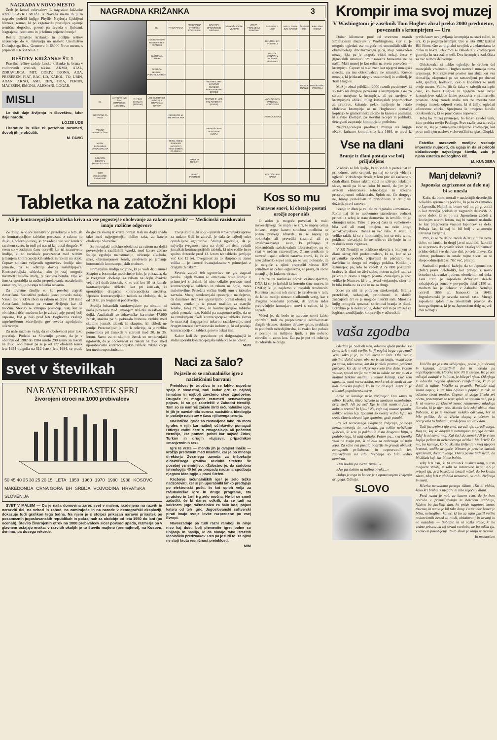NAGRADA V NOVO MESTO
Žreb je izmed reševalcev 1. nagradne križanke izbral SLAVKO MOŽE iz Novega mesta in ji za nagrado podelil knjigo Phyllis Naylorja Ljubljeni blaznež, roman, ki po zagotavilu pisateljice opisuje resnične dogodke, govori pa seveda o ljubezni. Nagrajenki čestitamo in ji želimo prijetno branje!
Rešite današnjo križanko in pošljite rešitev najkasneje do 6. februarja na naslov: Uredništvo Dolenjskega lista, Germova 3, 68000 Novo mesto, s pripisom KRIŽANKA 2.
REŠITEV KRIŽANKE ŠT. 1
Pravilna rešitev zadnje lanske križanke je, brana v vodoravnih vrsticah, takšna: AKMA, ATAL, ZDRAVLJICA, MIT, ODRIV, IKONA, ADA, PREŠEREN, FIAT, RAC, LD, KAROL, TO, URIN, ARAN, ARNO, AMI, REN, ODA, PERON, MACESEN, EMONA, ALEMANI, LOGAR.
MISLI
Le tisti daje življenju in človeštvu, kdor daje narodu.
LOJZE UDE
Literature in slike ni potrebno razumeti, dovolj jih je občutiti.
M. PAVIĆ
NAGRADNA KRIŽANKA 3
| | | | DL | PTICA PEVKA | PREBIVALKA ETIOPSKE POKRAJINE | DAJATEV UPRAVNEMU ORGANU | STAROŽIDOVSKI VLADAR | VRSTA PISALNEGA PRIBORA | SESTAVIL J. UDIR | NEKD. ZNANI JUG. ŠAHIST | ŽENSKO IME | BIBLIJSKA OSEBA |
| | | | ZGODOVINSKO MESTO V SEV. FRANCIJI | | | | | | ŽE UMRLI KIT. VODITELJ | | | |
| | | | ZAČRTANA SMER | | | | | | PRITOK DONAVE V AVSTRIJI PERUNIKA | | | |
| | | | TEKMICA BRAZIL. PISATELJ JORGE | | | | | | | | | |
| | | | | | | INDONEZ. IME ZA NOVO GVINEJO SKANDINAVSKI DROBIŽ | | | | | ZADNJE ŽGANJE | PALESTINSKI VODITELJ |
| DL | ANTIČNO IME SEV. NOMADSKIH LJUDSTEV | IT. FILM. IGRALKA (SOPHIA) | AM. HUMORIST PISATELJ SOZVOČJA TONOV | | | SIVANJE IF. LOZ. FIN. ARHITEKT (ALVAR) | | | AVT. OZNAKA PANČEVA HOBOTNICA | | | |
| SUROVINA ZA PIVO | | | | REDKEJŠE M. IME VRSTA PSA | | | | | DVOJICA CIGAN | | | |
| VODNA PERNATA ŽIVAL | | | | | | PRAVOSLAVNI DUHOVNIK LUČAJ | | | | | | |
| MEDN. BEGUNSKA ORGANIZACIJA | | | | NEKD. ŠVED. PREMIER (ATENTAT) KEM. SIMBOL ZA NIKELJ | | | | | | | | |
| INDUSTR. MESTO V SREDNJI ITALIJI | | | | | NAUK O TOPLOTI | | | | | | | |
| SUM ZBLIŽUJOČE ZNAMENJE | | | | | PEVEC PESTNER | | | | POLOŽAJ PRI ŠAHU | | | |
Tabletka na zatožni klopi
Ali je kontracepcijska tabletka kriva za vse pogostejše obolevanje za rakom na prsih? — Medicinski raziskovalci imajo različne odgovore
Že dolgo se vleče znanstveno prerekanje o tem, ali so kontracepcijske tabletke povezane z rakom na dojki, z boleznijo torej, ki prizadene vse več žensk v razvitem svetu, in tudi pri nas ni kaj dosti drugače. V svetu so v zadnjem času opravili kar tri znanstvene študije, ki so raziskale povezanost med rednim jemanjem kontracepcijskih tabletk in rakom na dojki. Čeprav splošno veljavnih ugotovitev študije niso prinesle, pa so odkritja dovolj zaskrbljujoča. Kontracepcijska tabletka, tako je vsaj mogoče razumeti izsledke študij, je časovna bomba. Dlje ko ženska uporablja ta način preprečevanja nezaželenih zanositev, bolj ji postaja tabletka nevarna.
Za tovrstne študije so še posebej zagreti Američani. Statistični podatki jasno povedo zakaj. Vsako leto v ZDA zboli za rakom na dojki 130 tisoč Američank, bolezen pa vzame življenje kar 42 tisočim. Število se vztrajno povečuje, vsaj kar se obolelosti tiče, medtem ko je zdravljenje precej bolj uspešno, kot je bilo pred leti. Poglavitna zasluga uspešnejšemu zdravljenju gre seveda zgodnjemu odkrivanju.
Za naše razmere velja, da se obolevnost prav tako povečuje. Podatki za Slovenijo govore, da je v obdobju od 1982 do 1984 umrlo 290 žensk za rakom na dojki, obolevnost pa se je od 177 obolelih žensk leta 1954 dvignila na 512 žensk leta 1984, se pravi, da gre za skoraj trikratni porast. Rak na dojki spada tako med najpogostejšo obliko raka, za katero obolevajo Slovenke.
Strokovnjaki tolikšno obolelost za rakom na dojki povezujejo z različnimi vzroki, med katere zbirno štejejo zgodnjo menstruacijo, uživanje alkohola, stres, obremenjenost žensk, predvsem pa jemanje hormonskih kontracepcijskih sredstev.
Primarjalna študija skupine, ki jo vodi dr. Samuel Shapiro z bostonske medicinske šole, je pokazala, da je tveganost obolenja za rakom na dojki dvakrat večja pri tistih ženskah, ki so več kot 10 let jemale kontracepcijske tabletke, kot pri ženskah, ki uporabljajo drugačna kontracepcijska sredstva. Uporaba kontracepcijskih tabletk za obdobja, daljša od 10 let, pa tveganost početverijo.
Študija britanskih strokovnjakov pa obratno ni našla povezave med jemanjem tabletke in rakom na dojki. Analizirali so zdravniške kartoteke 47.000 žensk, analiza pa ni pokazala bistvene razlike med skupino jemalk tabletk in skupino, ki tabletk ne jemlje. Presenetljivo je bilo le odkritje, da je razlika pomembna pri ženskah v starosti med 30. in 35. letom. Samo za to skupino žensk so strokovnjaki ugotovili, da je obolevnost za rakom na dojki med uporabnicami kontracepcijskih tabletk trikrat večja kot med neuporabnicami.
Tretja študija, ki so jo opravili strokovnjaki uprave za nadzor živil in zdravil, je dala še najbolj ozko opredeljene ugotovitve. Študija ugotavlja, da je največja tveganost raka na dojki pri tistih rednih jemalkah kontracepcijskih tabletk, ki niso rodile in so spolno dozorele pred 13. letom ter tabletke jemljejo več kot 12 let. Tveganost za to skupino je zares velika — je namreč dvanajstkratna v primerjavi z drugimi ženskami.
Seveda zaradi teh ugotovitev ne gre zagnati panike. Kljub vsemu so omenjene nove študije v primerjavi s tistimi, ki niso odkrile povezav med kontracepcijsko tabletko in rakom na dojki, zares maloštevilne. Pretežna večina študij sum v tabletko zavrača. Mnogi strokovnjaki opozarjajo na dejstvo, da dandanes sicer res ugotavljamo porast obolenj za rakom, vendar je ta porast značilen za starejše ženske, torej za tiste, ki kontracepcijske tabletke sploh poznale niso. Kritiki pa nasprotno trdijo, da se za izmikanjem okoli kontracepcijske tabletke skriva še marsikaj drugega kot težavno raziskovanje, med drugim interesi farmacevtske industrije, ki od prodaje kontracepcijskih tabletk gotovo nekaj ima.
Kakor koli že, previdnost pri dolgotrajnejši in stalni uporabi kontracepcijske tabletke le ni odveč.
MiM
svet v številkah
NARAVNI PRIRASTEK SFRJ
živorojeni otroci na 1000 prebivalcev
50 45 40 35 30 25 20 15 LETA 1950 1960 1970 1980 1988 KOSOVO MAKEDONIJA CRNA GORA BH SRBIJA VOJVODINA HRVATSKA SLOVENIJA
SVET V MALEM — Da je naša domovina zares svet v malem, razdeljena na razviti in nerazviti del, na vzhod in zahod, na zamirajoče in na narode v demografski eksploziji, dokazuje tudi grafikon tega tedna. Na njem je s stolpci prikazan naravni prirastek po posameznih jugoslovanskih republikah in pokrajinah za obdobje od leta 1950 do lani (po ocenah). Število živorojenih otrok na 1000 prebivalcev sicer povsod upada, razmerja pa v glavnem ostajajo enaka: v razvitih okoljih je to število majhno (premajhno!), na Kosovu, denimo, pa dosega rekorde.
Naci za šalo?
Pojavile so se računalniške igre z nacističnimi barvami
Preteklost je trdoživa in se lahko uspešno spaja z novostmi, tudi kadar gre za najbolj temačno in najbolj zavrženo stvar zgodovine. Drugače ni mogoče razumeti nenavadnega pojava, ki so ga zabeležili v Zahodni Nemčiji. Tam so se namreč začele širiti računalniške igre, ki jih je navdahnila surova nacistična ideologija in početje nacistov v času njihovega terorja.
Nacistične igrice so zastavljene tako, da mora igralec v njih kar najbolj učinkovito pomagati Hitlerju voditi čete v zmagoslavja ali početisti Nemčijo, kar pomeni pobiti kar največ Židov, Turkov in drugih »tujcev«, pripadnikov »manjvrednih ras«.
Igre te vrste — menda jih je dvajset inačic — krožijo predvsem med mladimi, kar je po mnenju direktorja Zveznega zavoda za inšpekcijo didaktičnega gradiva Rudolfa Stefena še posebej vznemirljivo. »Žalostno je, da sodobna tehnologija 40 let po propadu nacizma spodbuja njegovo ideologijo,« pravi Stefen.
Kroženje računalniških iger je zelo težko nadzorovati, ker si jih uporabniki lahko predajajo po elektronski pošti. In kot sploh velja za računalniške igre in druge programe, sta piratstvo in črni trg zelo močna. Ne bi se smeli začuditi, če bi danes odkrili, da se tudi na kakšnem jugo računalniku za šalo kdaj pojavi katera od teh igric. Jugoslovanski softverski pirati imajo svoje lovke razpredene po vsej Evropi.
Navsezadnje pa tudi razni ramboji in ninje niso kaj dosti bolj plemenite igre: polne so ubijanja in nasilja, le da nimajo tako izrazitih ideoloških predznakov. Res pa je tudi to: za njimi ne stoji kruta resničnost preteklosti.
MiM
Kos so mu
Naravne snovi, ki obetajo postati orožje zoper aids
O aidsu je mogoče povedati le malo razveseljivega. Še naprej se širi, še naprej ostaja bolezen, zoper katero sodobna medicina ne pozna pravega zdravila, in še naprej ga obkrožajo ali preveliki strahovi ali pa omalovaževanja. Vesti, ki prihajajo iz biokemičnih raziskovalnih laboratorijev, pa so vsaj v nečem razveseljive. Znanstvenikom je namreč uspelo odkriti naravne snovi, ki, če že niso zdravilo zoper aids, pa so vsaj pokazale, da je mogoče z njimi preprečiti virusu HIV pritrditev na celico organizma, se pravi, da snovi zmanjšujejo kužnost virusa.
Gre za tri rastlinske snovi: castanospermin, DNJ, ki so jo izvlekli iz korenin črne murve, in DMDP, ki jo najdemo v tropskih stročnicah. Koristna lastnost teh snovi je predvsem v tem, da lahko motijo sintezo sladkornih verig, kar z drugimi besedami pomeni, da virusu aidsa preprečujejo izmenjavo snovi s celico, ki jo napade.
Videti je, da bodo te naravne snovi lahko uporabili tudi za preprečevanje učinkovitosti drugih virusov, denimo virusov gripe, prehlada in podobnih nebodijihtreba, ki vsako leto polože v postelje na milijone ljudi, a jim nobeno zdravilo ni zares kos. Žal pa je pot od odkritja do zdravila še dolga.
Krompir ima svoj muzej
V Washingtonu je zasebnik Tom Hughes zbral preko 2000 predmetov, povezanih s krompirjem — Ura
Dober kilometer proč od svetovno znanih Smithsonian muzejev v Washingtonu, kjer si je mogoče ogledati vse mogoče, od umetniških slik do okamenelega dinozavrovega jajca, stoji nenavaden muzej, kjer pa je mogoče videti nekaj, česar v gigantskih ustanovi Smithsonians Museums ne bi našli. Mali muzej je kot edini na svetu posvečen — krompirju. Čeprav ni tako znan kot njegovi muzejski sosedje, pa mu obiskovalcev ne zmanjka. Kustos muzeja, ki je hkrati njegov ustanovitelj in voditelj, je Tom Hughes.
Mož je zbral približno 2000 raznih predmetov, ki so tako ali drugače povezani s krompirjem. Gre za stvari, narejene iz krompirja, ali pa narejene v krompirjevi obliki. Poleg kuhinjskih pripomočkov za pripravo, kuhanje, peko, lupljenje in ostalo obdelavo krompirja so na Hughesovi domačiji kopičijo še gramofonske plošče in kasete s pesmimi, ki slavijo krompir, pa številni recepti in jedilniki, detergenti za pranje krompirja in podobno.
Najdragocenejša predmeta muzeja sta knjiga »Kako kuhamo krompir« iz leta 1664, se pravi iz prvih časov uveljavljanja krompirja na stari celini, in ura, ki jo poganja krompir. Uro je leta 1982 izdelal Bill Borst. Gre za digitalni strojček z elektrodama iz cinka in bakra. Elektrodi se zabodeta v krompirjeva gomolja in ura začne teči. Dva krompirja zadoščata za več tednov delovanja.
Obiskovalci si lahko ogledajo le droben del muzejskih vrednosti. Hughes namreč muzeja nima urejenega. Kot razstavni prostor mu služi kar vsa domačija, eksponati pa so razstavljeni po dnevni sobi, spalnici, hodnikih, celo v kopalnici so našli svoje mesto. Veliko jih še čaka v zabojih na lepše čase, ko bosta Hughes in njegova žena svoje krompirjeve zaklade lahko postavila v primernejše prostore. Zdaj zaradi stiske niti ne moreta vrat svojega muzeja odpreti vsem, ki si želijo ogledati edinstvene zbirke. Sprejmeta le omejeno število obiskovalcev, ki se pravočasno napovedo.
Kdaj bo muzej preurejen, bo lahko zvedel vsak, kdor prebira revijo Peelings. Prav razširjena ta revija sicer ni, saj je namenjena izključno krompirju, kar pove tudi njen naslov: v slovenščini se glasi Olupki.
Vse na dlani
Branje iz dlani postaja vse bolj priljubljeno
V antiki so bili ljudje, ki so videli v preteklost in prihodnost, zelo cenjeni, pa naj so svoja videnja ugledali v drobovju živali, v letu ptic ali zarisane v črtah dlani. Danes takšni vidci ne uživajo nekdanje slave, motil pa bi se, kdor bi menil, da jim je s svetom elektronske tehnologije in splošne prosvetljenosti odklenkalo. Sploh ne. Če drugega ne, branje preteklosti in prihodnosti iz črt dlani doživlja pravi razcvet.
Branje iz dlani je veljalo za cigansko »umetnost«. Romi naj bi to nedvomno starodavno vednost prinesli s seboj iz stare domovine in izročilo dolgo ohranjali ustno. Tako je precej časa ta »umetnost« bila več ali manj omejena na ozke kroge »strokovnjakov«. Danes ni več tako. V svetu je veliko takih, ki se s hiromantijo, kot se reče temu, poklicno ukvarjajo. In ne njihovo življenje in ne zaslužek nista ciganska.
V ZR Nemčiji se poklicno ukvarja z branjem iz dlani okrog 800 profesionalcev, ki so, kot se za privatnike spodobi, prijavljeni in plačujejo vse davščine in drugo od svojega poklica. Koliko je šušmarjev, pa, kdo bi vedel! A če 800 poklicnih bralcev iz dlani ne živi slabo, potem najbrž tudi za prikrite ni ravno s trnjem posuto. Zanesljivo je eno: veliko je Nemcev, ki v te stvari verjamejo, sicer ne bi bilo kruha ne za ene in ne za druge.
Sicer pa niti ni potreben strokovnjak. Branja preteklosti, sedanjosti, prihodnosti in skritih značajskih črt se je mogoče naučiti sam. Množina knjig omogoča spoznati skrivnosti branja iz dlani. Potrebno je le nekaj volje, dober vid in pa smisel za logično razmišljanje, kot pravijo v učbenikih.
Estetika masovnih medijev vsebuje imperativ nujnosti, da ugaja in da si pridobi občudovanje največjega števila, zato je njena estetika neizogibno kič.
M. KUNDERA
Manj delavni?
Japonska zagrizenost za delo naj bi se unesla
Kaže, da bomo morali v naslednjih desetletjih nekoliko spremeniti podobo, ki jo ta čas imamo o Japoncih. Najbrž ne bomo več mogli govoriti o kot mravlja pridnih in zagnanih delavcih. Z novo dobo, ki so jo na Japonskem začeli z letošnjim novim letom, naj bi namreč usahnila že kar pregovorna vnetost Japoncev za delo. Prihaja čas, ki naj bi bil bolj v znamenju uživanja življenja.
Prvi, ki so že delno začeli delati v duhu nove dobe, so bančni in drugi javni uradniki. Izborili so si pravico do prostih sobot. Doslej so namreč pridno delali vse delovne dni, po cele dneve. Za odmor, prehrano in ostale nujne stvari so si skopo odmerjali čas. Nič več, pravijo.
Statistični podatki kažejo, da so Japonci res (bili?) pravi deloholiki, kot pravijo z novo besedno skovanko ljudem, obsedenim od dela. Leta 1986 je zaposleni državljan dežele vzhajajočega sonca v povprečju delal 2150 ur, medtem ko je delavec v Zahodni Nemčiji opravil 1655 ur, francoski pa 1643. Jugoslovanski je seveda razred zase. Mnogi zaposleni sploh niso izkoriščali pravice do letnega dopusta, ki je na Japonskem dolg največ dva tedna(!).
vaša zgodba
Gledam jo. Sedi ob mizi, odsotno gleda predse. Le čemu drži v roki revijo, ko ji pogled bega v prazno? Vem, kako ji je, in tudi meni ni laže. Obe sva z mislimi daleč stran, obe na istem kraju, vsaka zase pa sama, tako sama, kot da je okoli prazna, peščena puščava, kot da ni nikjer na svetu žive duše. Potem vstane, spusti revijo na mizo in odide ter me pusti z mojimi težkimi mislimi v temni kuhinji. Luč sem ugasnila, moti me svetloba, moti zvok in motil bi me tudi človeški pogled, ko bi me dosegel. Kajti to je trenutek popolne osamitve.
Kako se končuje neko življenje? Eno samo in edino. Kratko, hitro izživeto in končano nesmiselno, brez sledi. Ali pa ne? Kje je tisti nemirni fant z dobrim srcem? In kje...? Ne, raje naj ostane spomin, kolikor toliko lep. Spomini so skoraj vedno lepi; na srečo človek ohrani lepe spomine, grde pozabi.
Pet let neznosnega skupnega življenja, polnega nerazumevanja in neskladja, pa toliko neizživete ljubezni, ki sem jo poklonila čisto drugemu bitju, s podobo tega, ki zdaj odhaja. Potem pa... sva krenila vsak na svojo pot, ki ni bila za nobenega od naju lepa. Za sabo sva pustila podrtije in grenak občutek zamujenih priložnosti in nepovratnih let, zapravljenih na silo. Srečanja so bila vedno nemirna.
»Jaz hodim po svetu, živim...«
»Jaz pa skrbim za najina otroka...«
Dolgo je tega in konec je z opazovanjem življenja drugega. Odhaja.
SLOVO
Uničilo ga je tisto »življenje«, polno pijančevanj in kajenja, brezciljnih dni in nereda pa neprilagojenosti. Hčerka trpi. Ni ji vseeno. Ko je oče odhajal zadnjič v bolnico, je bila pri njem. Od njega je odnesla majhno glasbeno razglednico, ki jo je dobil iz tujine. Voščilo za praznik. Posluša zdaj znani napev, ki se tiho oglaša s papirja v roki in odsotno strmi predse. Čeprav ni dolgo živela pri očetu, pravzaprav se tega sploh ne spomni več, pa ji le ni vseeno za klavrni konec razmeroma mladega človeka, ki je njen oče. Morda šele zdaj občuti tisto ljubezen, ki jo je vseskozi nekako odrivala, ker ni bilo prilike, da bi živela skupaj z očetom in potrjevala to ljubezen, razdeljeno na vsak dan.
Tudi jaz trpim z njo vred, zaradi nje, zaradi vsega. Bog ve, kaj se dogaja v notranjosti mojega otroka. Zdaj le ni samo moj. Kaj čuti do mene? Ali je v tem kaplja pelina in neizrečenega očitka? Me krivi? Če me, bo kasneje, ko bo skusila življenje v vsej njegovi krutosti, sodila drugače. Nimam je pravice karkoli spraševati, dregati vanjo. Ovira pa me tudi strah, da bi slišala kaj, kar bi me bolelo.
Zdaj leži tisti, ki ta trenutek misliva nanj, v tisti mogočni stavbi, v sobi za intenzivno nego. Ko je prispel tja, je z besedami izrazil misel, da bo kmalu zdrav, zdaj leži v globoki nezavesti, na robu življenja in smrti.
Hčerka nenadoma pretrga tišino: »Ko bi videla, kako kri bruha iz njega!« in tiho zajoče v dlani.
Pred nama je noč, za katero vem, da jo bom prečula v premišljevanju in bolečem ugibanju, kakšen bo jutrišnji dan, ko pride zagotovo konec tistemu, ki nama je bil tako drag. Pa vendar konec je blizu, neizogiben konec, ki bo za sabo pustil veliko nedorečenih besed in misli, obžalovanj in kesanj in ne nazadnje — ljubezni, ki ni našla utehe, ki bo vedno pristna na tej strani svetlobe, ne bo odšla tja, v temo in pozabljenje. In to slovo je zanjo neznanka.
In memoriam